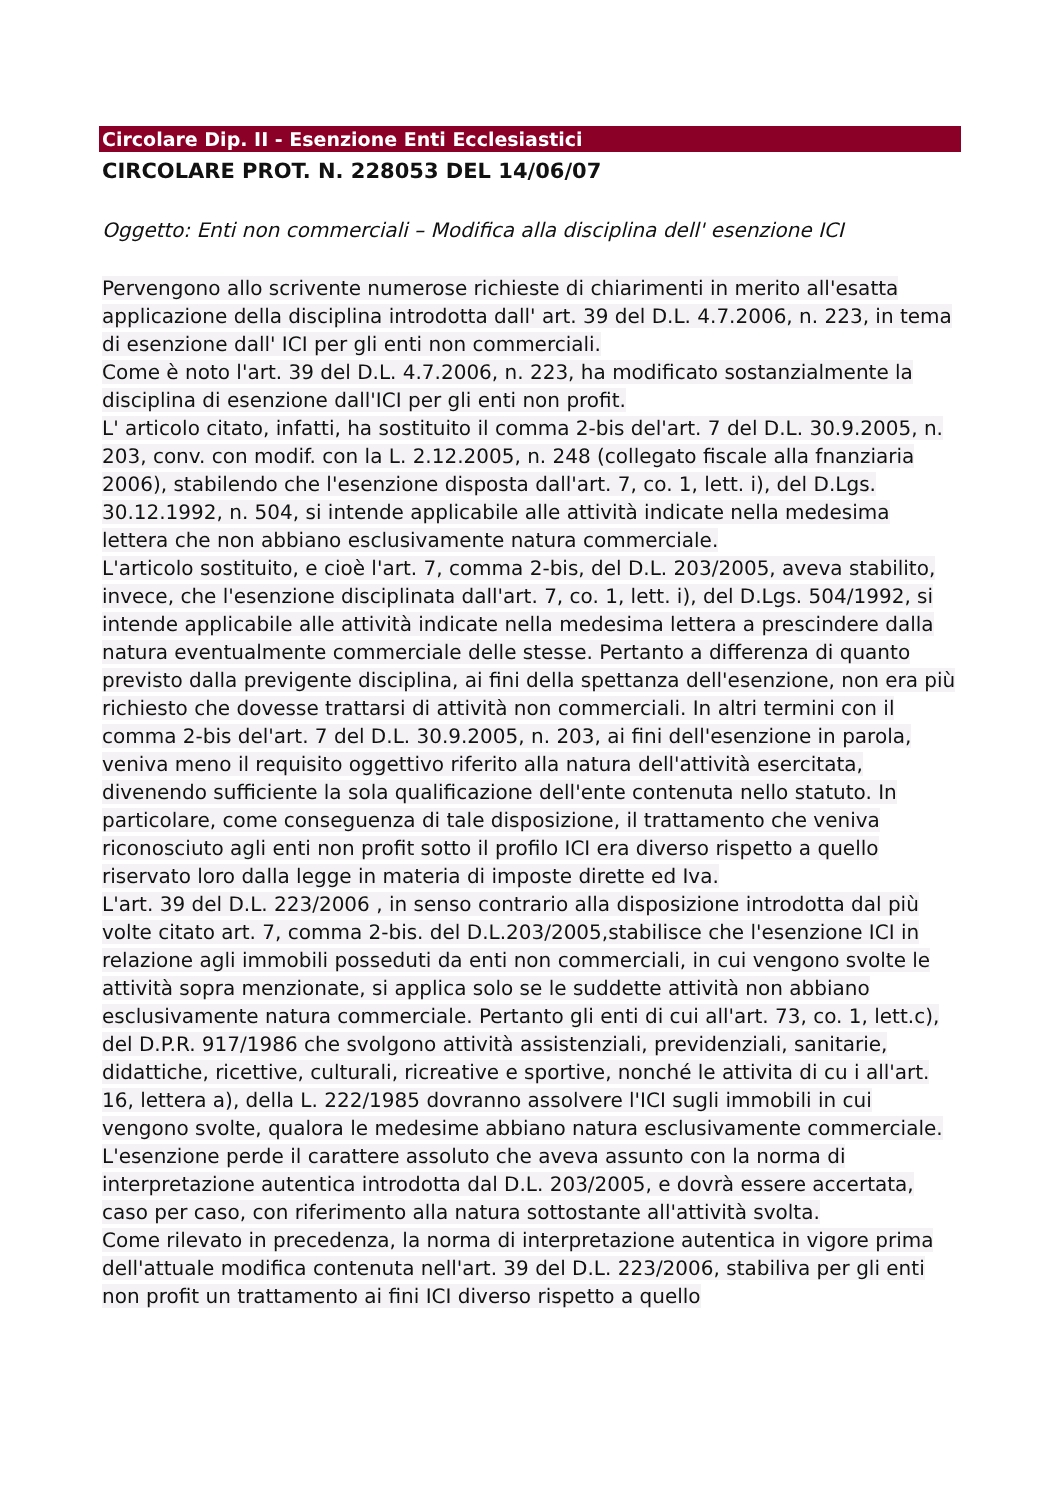Circolare Dip. II - Esenzione Enti Ecclesiastici
CIRCOLARE PROT. N. 228053 DEL 14/06/07
Oggetto: Enti non commerciali – Modifica alla disciplina dell' esenzione ICI
Pervengono allo scrivente numerose richieste di chiarimenti in merito all'esatta applicazione della disciplina introdotta dall' art. 39 del D.L. 4.7.2006, n. 223, in tema di esenzione dall' ICI per gli enti non commerciali.
Come è noto l'art. 39 del D.L. 4.7.2006, n. 223, ha modificato sostanzialmente la disciplina di esenzione dall'ICI per gli enti non profit.
L' articolo citato, infatti, ha sostituito il comma 2-bis del'art. 7 del D.L. 30.9.2005, n. 203, conv. con modif. con la L. 2.12.2005, n. 248 (collegato fiscale alla fnanziaria 2006), stabilendo che l'esenzione disposta dall'art. 7, co. 1, lett. i), del D.Lgs. 30.12.1992, n. 504, si intende applicabile alle attività indicate nella medesima lettera che non abbiano esclusivamente natura commerciale.
L'articolo sostituito, e cioè l'art. 7, comma 2-bis, del D.L. 203/2005, aveva stabilito, invece, che l'esenzione disciplinata dall'art. 7, co. 1, lett. i), del D.Lgs. 504/1992, si intende applicabile alle attività indicate nella medesima lettera a prescindere dalla natura eventualmente commerciale delle stesse. Pertanto a differenza di quanto previsto dalla previgente disciplina, ai fini della spettanza dell'esenzione, non era più richiesto che dovesse trattarsi di attività non commerciali. In altri termini con il comma 2-bis del'art. 7 del D.L. 30.9.2005, n. 203, ai fini dell'esenzione in parola, veniva meno il requisito oggettivo riferito alla natura dell'attività esercitata, divenendo sufficiente la sola qualificazione dell'ente contenuta nello statuto. In particolare, come conseguenza di tale disposizione, il trattamento che veniva riconosciuto agli enti non profit sotto il profilo ICI era diverso rispetto a quello riservato loro dalla legge in materia di imposte dirette ed Iva.
L'art. 39 del D.L. 223/2006 , in senso contrario alla disposizione introdotta dal più volte citato art. 7, comma 2-bis. del D.L.203/2005,stabilisce che l'esenzione ICI in relazione agli immobili posseduti da enti non commerciali, in cui vengono svolte le attività sopra menzionate, si applica solo se le suddette attività non abbiano esclusivamente natura commerciale. Pertanto gli enti di cui all'art. 73, co. 1, lett.c), del D.P.R. 917/1986 che svolgono attività assistenziali, previdenziali, sanitarie, didattiche, ricettive, culturali, ricreative e sportive, nonché le attivita di cu i all'art. 16, lettera a), della L. 222/1985 dovranno assolvere l'ICI sugli immobili in cui vengono svolte, qualora le medesime abbiano natura esclusivamente commerciale. L'esenzione perde il carattere assoluto che aveva assunto con la norma di interpretazione autentica introdotta dal D.L. 203/2005, e dovrà essere accertata, caso per caso, con riferimento alla natura sottostante all'attività svolta.
Come rilevato in precedenza, la norma di interpretazione autentica in vigore prima dell'attuale modifica contenuta nell'art. 39 del D.L. 223/2006, stabiliva per gli enti non profit un trattamento ai fini ICI diverso rispetto a quello